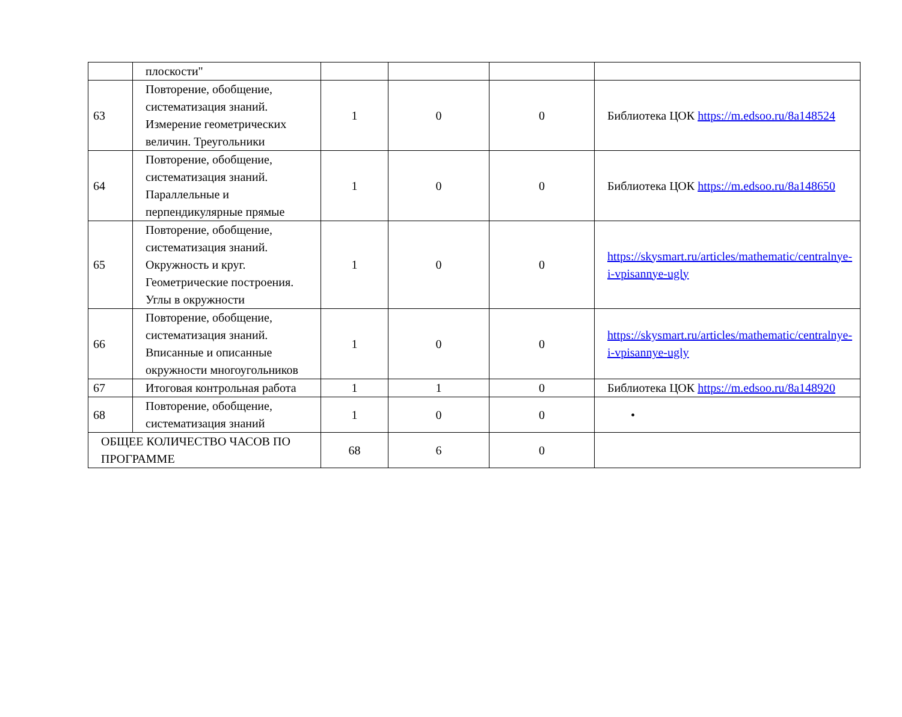| | плоскости" | | | | |
| 63 | Повторение, обобщение, систематизация знаний. Измерение геометрических величин. Треугольники | 1 | 0 | 0 | Библиотека ЦОК https://m.edsoo.ru/8a148524 |
| 64 | Повторение, обобщение, систематизация знаний. Параллельные и перпендикулярные прямые | 1 | 0 | 0 | Библиотека ЦОК https://m.edsoo.ru/8a148650 |
| 65 | Повторение, обобщение, систематизация знаний. Окружность и круг. Геометрические построения. Углы в окружности | 1 | 0 | 0 | https://skysmart.ru/articles/mathematic/centralnye-i-vpisannye-ugly |
| 66 | Повторение, обобщение, систематизация знаний. Вписанные и описанные окружности многоугольников | 1 | 0 | 0 | https://skysmart.ru/articles/mathematic/centralnye-i-vpisannye-ugly |
| 67 | Итоговая контрольная работа | 1 | 1 | 0 | Библиотека ЦОК https://m.edsoo.ru/8a148920 |
| 68 | Повторение, обобщение, систематизация знаний | 1 | 0 | 0 | • |
| ОБЩЕЕ КОЛИЧЕСТВО ЧАСОВ ПО ПРОГРАММЕ | | 68 | 6 | 0 | |